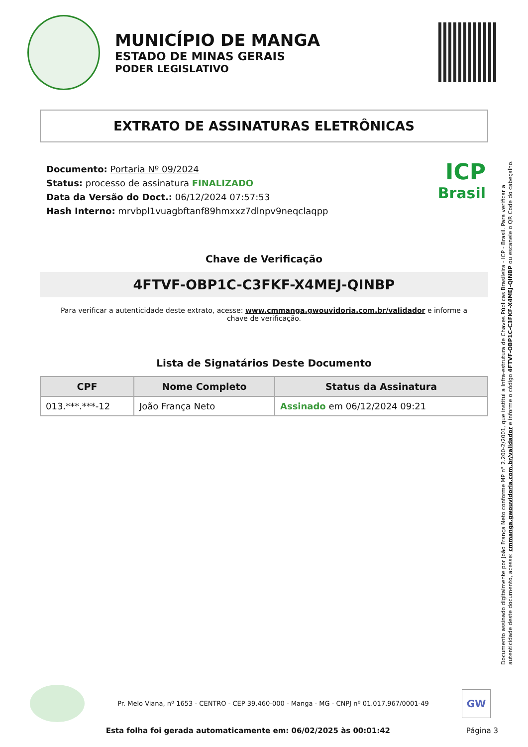MUNICÍPIO DE MANGA
ESTADO DE MINAS GERAIS
PODER LEGISLATIVO
EXTRATO DE ASSINATURAS ELETRÔNICAS
Documento: Portaria Nº 09/2024
Status: processo de assinatura FINALIZADO
Data da Versão do Doct.: 06/12/2024 07:57:53
Hash Interno: mrvbpl1vuagbftanf89hmxxz7dlnpv9neqclaqpp
ICP
Brasil
Chave de Verificação
4FTVF-OBP1C-C3FKF-X4MEJ-QINBP
Para verificar a autenticidade deste extrato, acesse: www.cmmanga.gwouvidoria.com.br/validador e informe a chave de verificação.
Lista de Signatários Deste Documento
| CPF | Nome Completo | Status da Assinatura |
| --- | --- | --- |
| 013.***.***-12 | João França Neto | Assinado em 06/12/2024 09:21 |
Documento assinado digitalmente por João França Neto conforme MP n° 2.200-2/2001, que institui a Infra-estrutura de Chaves Públicas Brasileira - ICP - Brasil. Para verificar a autenticidade deste documento, acesse: cmmanga.gwouvidoria.com.br/validador e informe o código 4FTVF-OBP1C-C3FKF-X4MEJ-QINBP ou escaneie o QR Code do cabeçalho.
Pr. Melo Viana, nº 1653 - CENTRO - CEP 39.460-000 - Manga - MG - CNPJ nº 01.017.967/0001-49
GW
Esta folha foi gerada automaticamente em: 06/02/2025 às 00:01:42 Página 3